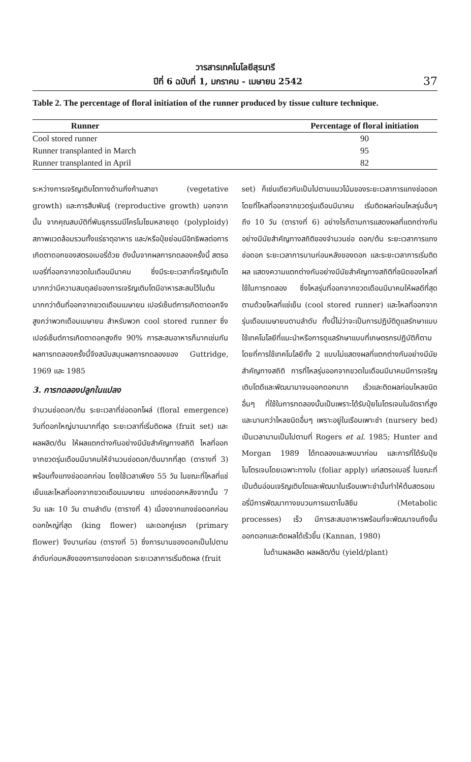วารสารเทคโนโลยีสุรนารี
ปีที่ 6 ฉบับที่ 1, มกราคม - เมษายน 2542 37
Table 2. The percentage of floral initiation of the runner produced by tissue culture technique.
| Runner | | Percentage of floral initiation |
| --- | --- | --- |
| Cool stored runner | | 90 |
| Runner transplanted in March | | 95 |
| Runner transplanted in April | | 82 |
ระหว่างการเจริญเติบโตทางด้านกิ่งก้านสาขา (vegetative growth) และการสืบพันธุ์ (reproductive growth) นอกจากนั้น จากคุณสมบัติที่พันธุกรรมมีโครโมโซมหลายชุด (polyploidy) สภาพแวดล้อมรวมทั้งแร่ธาตุอาหาร และ/หรือปุ๋ยย่อมมีอิทธิพลต่อการเกิดตาดอกของสตรอเบอรี่ด้วย ดังนั้นจากผลการทดลองครั้งนี้ สตรอเบอรี่ที่ออกจากขวดในเดือนมีนาคม ซึ่งมีระยะเวลาที่เจริญเติบโตมากกว่ามีความสมดุลย์ของการเจริญเติบโตมีอาหารสะสมไว้ในต้นมากกว่าต้นที่ออกจากขวดเดือนเมษายน เปอร์เซ็นต์การเกิดตาดอกจึงสูงกว่าพวกเดือนเมษายน สำหรับพวก cool stored runner ซึ่งเปอร์เซ็นต์การเกิดตาดอกสูงถึง 90% การสะสมอาหารก็มากเช่นกัน ผลการทดลองครั้งนี้จึงสนับสนุนผลการทดลองของ Guttridge, 1969 และ 1985
3. การทดลองปลูกในแปลง
จำนวนช่อดอก/ต้น ระยะเวลาที่ช่อดอกโผล่ (floral emergence) วันที่ดอกใหญ่บานมากที่สุด ระยะเวลาที่เริ่มติดผล (fruit set) และผลผลิต/ต้น ให้ผลแตกต่างกันอย่างมีนัยสำคัญทางสถิติ ไหลที่ออกจากขวดรุ่นเดือนมีนาคมให้จำนวนช่อดอก/ต้นมากที่สุด (ตารางที่ 3) พร้อมทั้งแทงช่อดอกก่อน โดยใช้เวลาเพียง 55 วัน ในขณะที่ไหลที่แช่เย็นและไหลที่ออกจากขวดเดือนเมษายน แทงช่อดอกหลังจากนั้น 7 วัน และ 10 วัน ตามลำดับ (ตารางที่ 4) เนื่องจากแทงช่อดอกก่อน ดอกใหญ่ที่สุด (king flower) และดอกคู่แรก (primary flower) จึงบานก่อน (ตารางที่ 5) ซึ่งการบานของดอกเป็นไปตามลำดับก่อนหลังของการแทงช่อดอก ระยะเวลาการเริ่มติดผล (fruit
set) ก็เช่นเดียวกันเป็นไปตามแนวโน้มของระยะเวลาการแทงช่อดอก โดยที่ไหลที่ออกจากขวดรุ่นเดือนมีนาคม เริ่มติดผลก่อนไหลรุ่นอื่นๆ ถึง 10 วัน (ตารางที่ 6) อย่างไรก็ตามการแสดงผลที่แตกต่างกันอย่างมีนัยสำคัญทางสถิติของจำนวนช่อ ดอก/ต้น ระยะเวลาการแทงช่อดอก ระยะเวลาการบานก่อนหลังของดอก และระยะเวลาการเริ่มติดผล แสดงความแตกต่างกันอย่างมีนัยสำคัญทางสถิติที่ชนิดของไหลที่ใช้ในการทดลอง ซึ่งไหลรุ่นที่ออกจากขวดเดือนมีนาคมให้ผลดีที่สุด ตามด้วยไหลที่แช่เย็น (cool stored runner) และไหลที่ออกจากรุ่นเดือนเมษายนตามลำดับ ทั้งนี้ไม่ว่าจะเป็นการปฏิบัติดูแลรักษาแบบใช้เทคโนโลยีที่แนะนำหรือการดูแลรักษาแบบที่เกษตรกรปฏิบัติก็ตาม โดยที่การใช้เทคโนโลยีทั้ง 2 แบบไม่แสดงผลที่แตกต่างกันอย่างมีนัยสำคัญทางสถิติ การที่ไหลรุ่นออกจากขวดในเดือนมีนาคมมีการเจริญเติบโตดีและพัฒนามาจนออกดอกมาก เร็วและติดผลก่อนไหลชนิดอื่นๆ ที่ใช้ในการทดลองนั้นเป็นเพราะได้รับปุ๋ยไนโตรเจนในอัตราที่สูงและนานกว่าไหลชนิดอื่นๆ เพราะอยู่ในเรือนเพาะชำ (nursery bed) เป็นเวลานานเป็นไปตามที่ Rogers et al. 1985; Hunter and Morgan 1989 ได้ทดลองและพบมาก่อน และการที่ได้รับปุ๋ยไนโตรเจนโดยเฉพาะทางใบ (foliar apply) แก่สตรอเบอรี่ ในขณะที่เป็นต้นอ่อนเจริญเติบโตและพัฒนาในเรือนเพาะชำนั้นทำให้ต้นสตรอเบอรี่มีการพัฒนาทางขบวนการเมตาโบลิซึม (Metabolic processes) เร็ว มีการสะสมอาหารพร้อมที่จะพัฒนาจนถึงขั้นออกดอกและติดผลได้เร็วขึ้น (Kannan, 1980)
ในด้านผลผลิต ผลผลิต/ต้น (yield/plant)